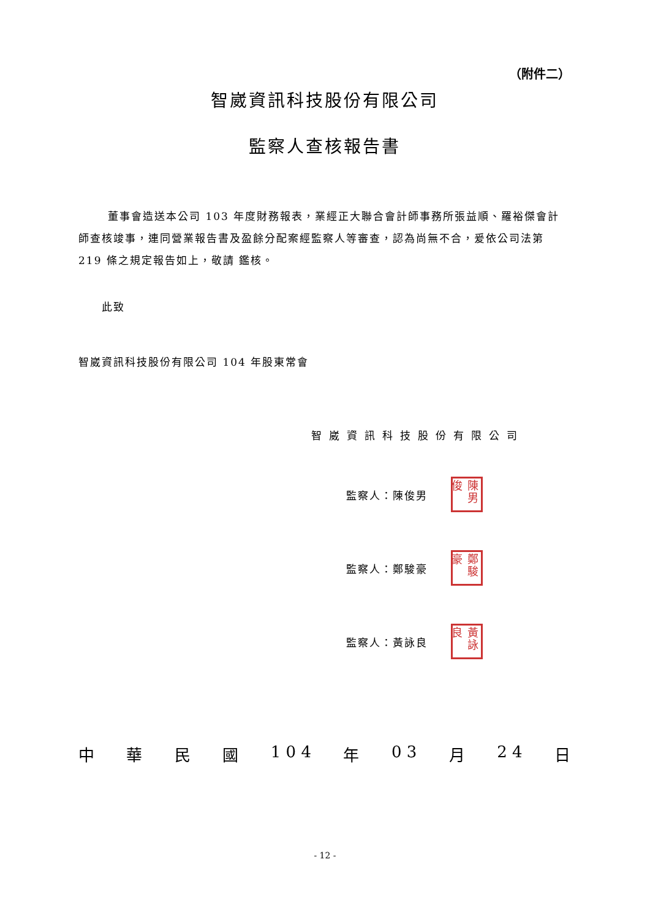（附件二）
智崴資訊科技股份有限公司
監察人查核報告書
董事會造送本公司 103 年度財務報表，業經正大聯合會計師事務所張益順、羅裕傑會計師查核竣事，連同營業報告書及盈餘分配案經監察人等審查，認為尚無不合，爰依公司法第 219 條之規定報告如上，敬請 鑑核。
此致
智崴資訊科技股份有限公司 104 年股東常會
智崴資訊科技股份有限公司
監察人：陳俊男 陳男俊
監察人：鄭駿豪 鄭駿豪
監察人：黃詠良 黃詠良
中華民國 1 0 4 年 0 3 月 2 4 日
- 12 -